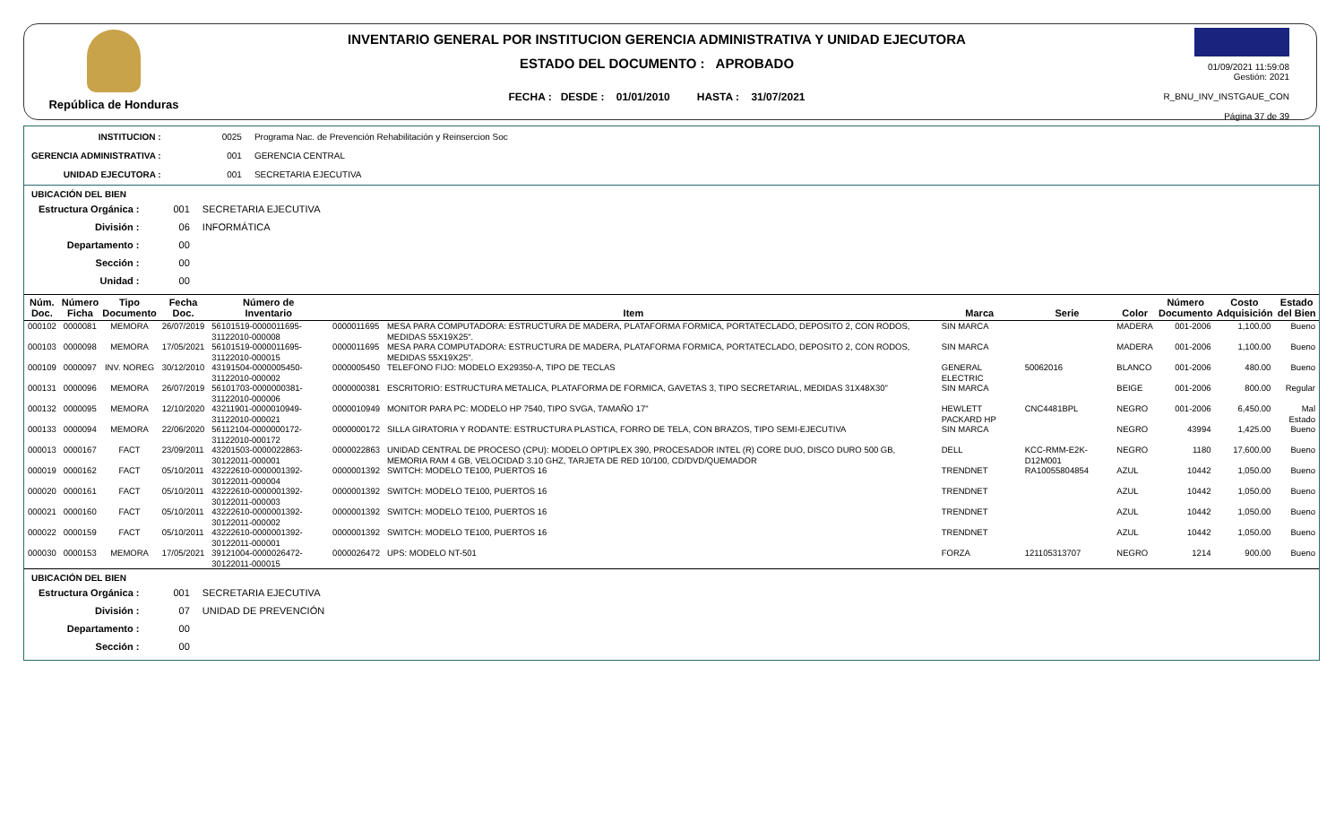República de Honduras
INVENTARIO GENERAL POR INSTITUCION GERENCIA ADMINISTRATIVA Y UNIDAD EJECUTORA
ESTADO DEL DOCUMENTO : APROBADO
FECHA : DESDE : 01/01/2010 HASTA : 31/07/2021
01/09/2021 11:59:08
Gestión: 2021
R_BNU_INV_INSTGAUE_CON
Página 37 de 39
| INSTITUCION : | 0025 | Programa Nac. de Prevención Rehabilitación y Reinsercion Soc |
| GERENCIA ADMINISTRATIVA : | 001 | GERENCIA CENTRAL |
| UNIDAD EJECUTORA : | 001 | SECRETARIA EJECUTIVA |
UBICACIÓN DEL BIEN
| Estructura Orgánica : | 001 | SECRETARIA EJECUTIVA |
| División : | 06 | INFORMÁTICA |
| Departamento : | 00 | |
| Sección : | 00 | |
| Unidad : | 00 | |
| Núm. Doc. | Número Ficha | Tipo Documento | Fecha Doc. | Número de Inventario | Item | | Marca | Serie | Color | Número Documento | Costo Adquisición | Estado del Bien |
| --- | --- | --- | --- | --- | --- | --- | --- | --- | --- | --- | --- | --- |
| 000102 | 0000081 | MEMORA | 26/07/2019 | 56101519-0000011695-31122010-000008 | 0000011695 | MESA PARA COMPUTADORA: ESTRUCTURA DE MADERA, PLATAFORMA FORMICA, PORTATECLADO, DEPOSITO 2, CON RODOS, MEDIDAS 55X19X25". | SIN MARCA | | MADERA | 001-2006 | 1,100.00 | Bueno |
| 000103 | 0000098 | MEMORA | 17/05/2021 | 56101519-0000011695-31122010-000015 | 0000011695 | MESA PARA COMPUTADORA: ESTRUCTURA DE MADERA, PLATAFORMA FORMICA, PORTATECLADO, DEPOSITO 2, CON RODOS, MEDIDAS 55X19X25". | SIN MARCA | | MADERA | 001-2006 | 1,100.00 | Bueno |
| 000109 | 0000097 | INV. NOREG | 30/12/2010 | 43191504-0000005450-31122010-000002 | 0000005450 | TELEFONO FIJO: MODELO EX29350-A, TIPO DE TECLAS | GENERAL ELECTRIC | 50062016 | BLANCO | 001-2006 | 480.00 | Bueno |
| 000131 | 0000096 | MEMORA | 26/07/2019 | 56101703-0000000381-31122010-000006 | 0000000381 | ESCRITORIO: ESTRUCTURA METALICA, PLATAFORMA DE FORMICA, GAVETAS 3, TIPO SECRETARIAL, MEDIDAS 31X48X30" | SIN MARCA | | BEIGE | 001-2006 | 800.00 | Regular |
| 000132 | 0000095 | MEMORA | 12/10/2020 | 43211901-0000010949-31122010-000021 | 0000010949 | MONITOR PARA PC: MODELO HP 7540, TIPO SVGA, TAMAÑO 17" | HEWLETT PACKARD HP | CNC4481BPL | NEGRO | 001-2006 | 6,450.00 | Mal Estado |
| 000133 | 0000094 | MEMORA | 22/06/2020 | 56112104-0000000172-31122010-000172 | 0000000172 | SILLA GIRATORIA Y RODANTE: ESTRUCTURA PLASTICA, FORRO DE TELA, CON BRAZOS, TIPO SEMI-EJECUTIVA | SIN MARCA | | NEGRO | 43994 | 1,425.00 | Bueno |
| 000013 | 0000167 | FACT | 23/09/2011 | 43201503-0000022863-30122011-000001 | 0000022863 | UNIDAD CENTRAL DE PROCESO (CPU): MODELO OPTIPLEX 390, PROCESADOR INTEL (R) CORE DUO, DISCO DURO 500 GB, MEMORIA RAM 4 GB, VELOCIDAD 3.10 GHZ, TARJETA DE RED 10/100, CD/DVD/QUEMADOR | DELL | KCC-RMM-E2K-D12M001 | NEGRO | 1180 | 17,600.00 | Bueno |
| 000019 | 0000162 | FACT | 05/10/2011 | 43222610-0000001392-30122011-000004 | 0000001392 | SWITCH: MODELO TE100, PUERTOS 16 | TRENDNET | RA10055804854 | AZUL | 10442 | 1,050.00 | Bueno |
| 000020 | 0000161 | FACT | 05/10/2011 | 43222610-0000001392-30122011-000003 | 0000001392 | SWITCH: MODELO TE100, PUERTOS 16 | TRENDNET | | AZUL | 10442 | 1,050.00 | Bueno |
| 000021 | 0000160 | FACT | 05/10/2011 | 43222610-0000001392-30122011-000002 | 0000001392 | SWITCH: MODELO TE100, PUERTOS 16 | TRENDNET | | AZUL | 10442 | 1,050.00 | Bueno |
| 000022 | 0000159 | FACT | 05/10/2011 | 43222610-0000001392-30122011-000001 | 0000001392 | SWITCH: MODELO TE100, PUERTOS 16 | TRENDNET | | AZUL | 10442 | 1,050.00 | Bueno |
| 000030 | 0000153 | MEMORA | 17/05/2021 | 39121004-0000026472-30122011-000015 | 0000026472 | UPS: MODELO NT-501 | FORZA | 121105313707 | NEGRO | 1214 | 900.00 | Bueno |
UBICACIÓN DEL BIEN
| Estructura Orgánica : | 001 | SECRETARIA EJECUTIVA |
| División : | 07 | UNIDAD DE PREVENCIÓN |
| Departamento : | 00 | |
| Sección : | 00 | |